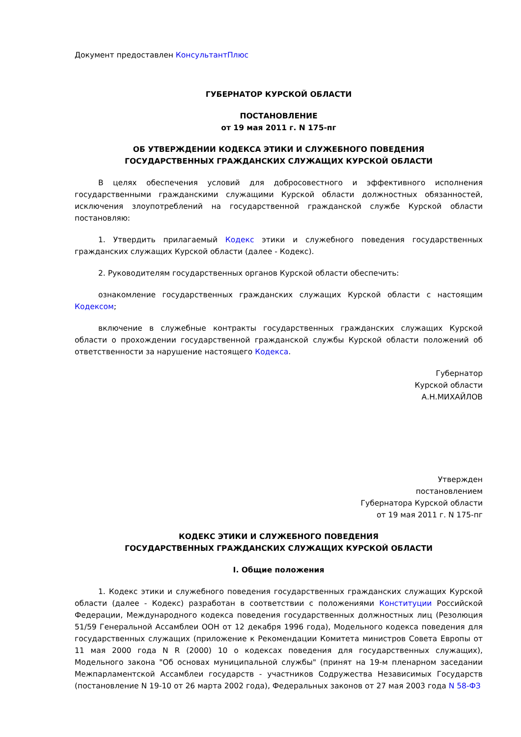Документ предоставлен КонсультантПлюс
ГУБЕРНАТОР КУРСКОЙ ОБЛАСТИ
ПОСТАНОВЛЕНИЕ
от 19 мая 2011 г. N 175-пг
ОБ УТВЕРЖДЕНИИ КОДЕКСА ЭТИКИ И СЛУЖЕБНОГО ПОВЕДЕНИЯ
ГОСУДАРСТВЕННЫХ ГРАЖДАНСКИХ СЛУЖАЩИХ КУРСКОЙ ОБЛАСТИ
В целях обеспечения условий для добросовестного и эффективного исполнения государственными гражданскими служащими Курской области должностных обязанностей, исключения злоупотреблений на государственной гражданской службе Курской области постановляю:
1. Утвердить прилагаемый Кодекс этики и служебного поведения государственных гражданских служащих Курской области (далее - Кодекс).
2. Руководителям государственных органов Курской области обеспечить:
ознакомление государственных гражданских служащих Курской области с настоящим Кодексом;
включение в служебные контракты государственных гражданских служащих Курской области о прохождении государственной гражданской службы Курской области положений об ответственности за нарушение настоящего Кодекса.
Губернатор
Курской области
А.Н.МИХАЙЛОВ
Утвержден
постановлением
Губернатора Курской области
от 19 мая 2011 г. N 175-пг
КОДЕКС ЭТИКИ И СЛУЖЕБНОГО ПОВЕДЕНИЯ
ГОСУДАРСТВЕННЫХ ГРАЖДАНСКИХ СЛУЖАЩИХ КУРСКОЙ ОБЛАСТИ
I. Общие положения
1. Кодекс этики и служебного поведения государственных гражданских служащих Курской области (далее - Кодекс) разработан в соответствии с положениями Конституции Российской Федерации, Международного кодекса поведения государственных должностных лиц (Резолюция 51/59 Генеральной Ассамблеи ООН от 12 декабря 1996 года), Модельного кодекса поведения для государственных служащих (приложение к Рекомендации Комитета министров Совета Европы от 11 мая 2000 года N R (2000) 10 о кодексах поведения для государственных служащих), Модельного закона "Об основах муниципальной службы" (принят на 19-м пленарном заседании Межпарламентской Ассамблеи государств - участников Содружества Независимых Государств (постановление N 19-10 от 26 марта 2002 года), Федеральных законов от 27 мая 2003 года N 58-ФЗ